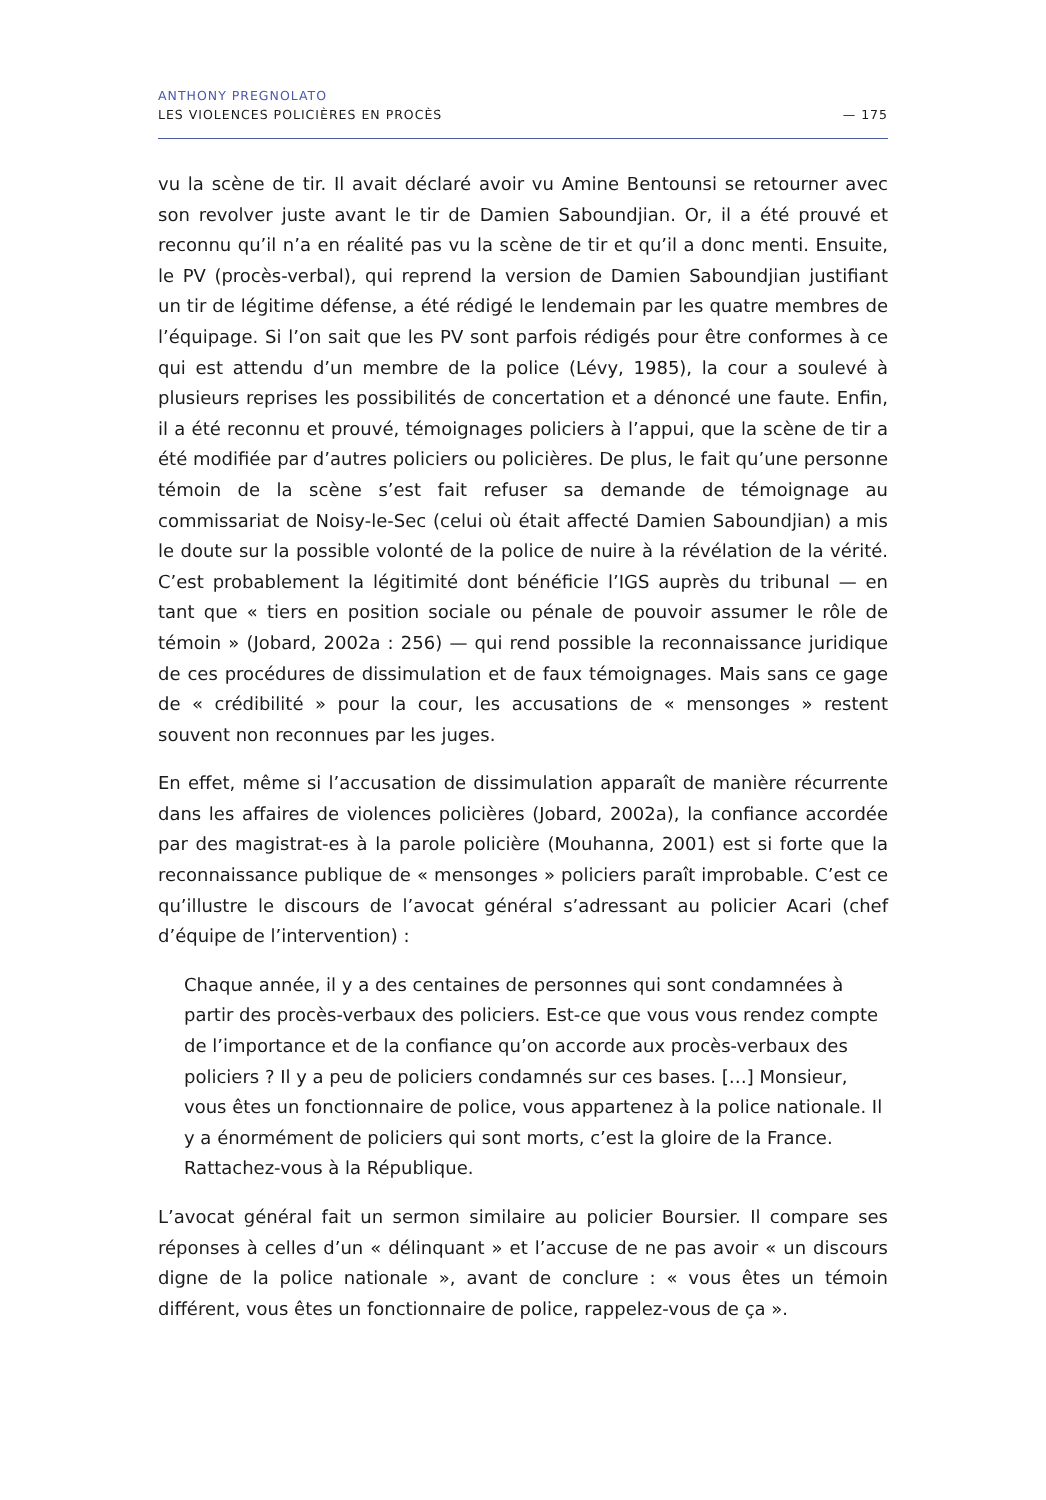ANTHONY PREGNOLATO
LES VIOLENCES POLICIÈRES EN PROCÈS
— 175
vu la scène de tir. Il avait déclaré avoir vu Amine Bentounsi se retourner avec son revolver juste avant le tir de Damien Saboundjian. Or, il a été prouvé et reconnu qu’il n’a en réalité pas vu la scène de tir et qu’il a donc menti. Ensuite, le PV (procès-verbal), qui reprend la version de Damien Saboundjian justifiant un tir de légitime défense, a été rédigé le lendemain par les quatre membres de l’équipage. Si l’on sait que les PV sont parfois rédigés pour être conformes à ce qui est attendu d’un membre de la police (Lévy, 1985), la cour a soulevé à plusieurs reprises les possibilités de concertation et a dénoncé une faute. Enfin, il a été reconnu et prouvé, témoignages policiers à l’appui, que la scène de tir a été modifiée par d’autres policiers ou policières. De plus, le fait qu’une personne témoin de la scène s’est fait refuser sa demande de témoignage au commissariat de Noisy-le-Sec (celui où était affecté Damien Saboundjian) a mis le doute sur la possible volonté de la police de nuire à la révélation de la vérité. C’est probablement la légitimité dont bénéficie l’IGS auprès du tribunal — en tant que « tiers en position sociale ou pénale de pouvoir assumer le rôle de témoin » (Jobard, 2002a : 256) — qui rend possible la reconnaissance juridique de ces procédures de dissimulation et de faux témoignages. Mais sans ce gage de « crédibilité » pour la cour, les accusations de « mensonges » restent souvent non reconnues par les juges.
En effet, même si l’accusation de dissimulation apparaît de manière récurrente dans les affaires de violences policières (Jobard, 2002a), la confiance accordée par des magistrat-es à la parole policière (Mouhanna, 2001) est si forte que la reconnaissance publique de « mensonges » policiers paraît improbable. C’est ce qu’illustre le discours de l’avocat général s’adressant au policier Acari (chef d’équipe de l’intervention) :
Chaque année, il y a des centaines de personnes qui sont condamnées à partir des procès-verbaux des policiers. Est-ce que vous vous rendez compte de l’importance et de la confiance qu’on accorde aux procès-verbaux des policiers ? Il y a peu de policiers condamnés sur ces bases. […] Monsieur, vous êtes un fonctionnaire de police, vous appartenez à la police nationale. Il y a énormément de policiers qui sont morts, c’est la gloire de la France. Rattachez-vous à la République.
L’avocat général fait un sermon similaire au policier Boursier. Il compare ses réponses à celles d’un « délinquant » et l’accuse de ne pas avoir « un discours digne de la police nationale », avant de conclure : « vous êtes un témoin différent, vous êtes un fonctionnaire de police, rappelez-vous de ça ».